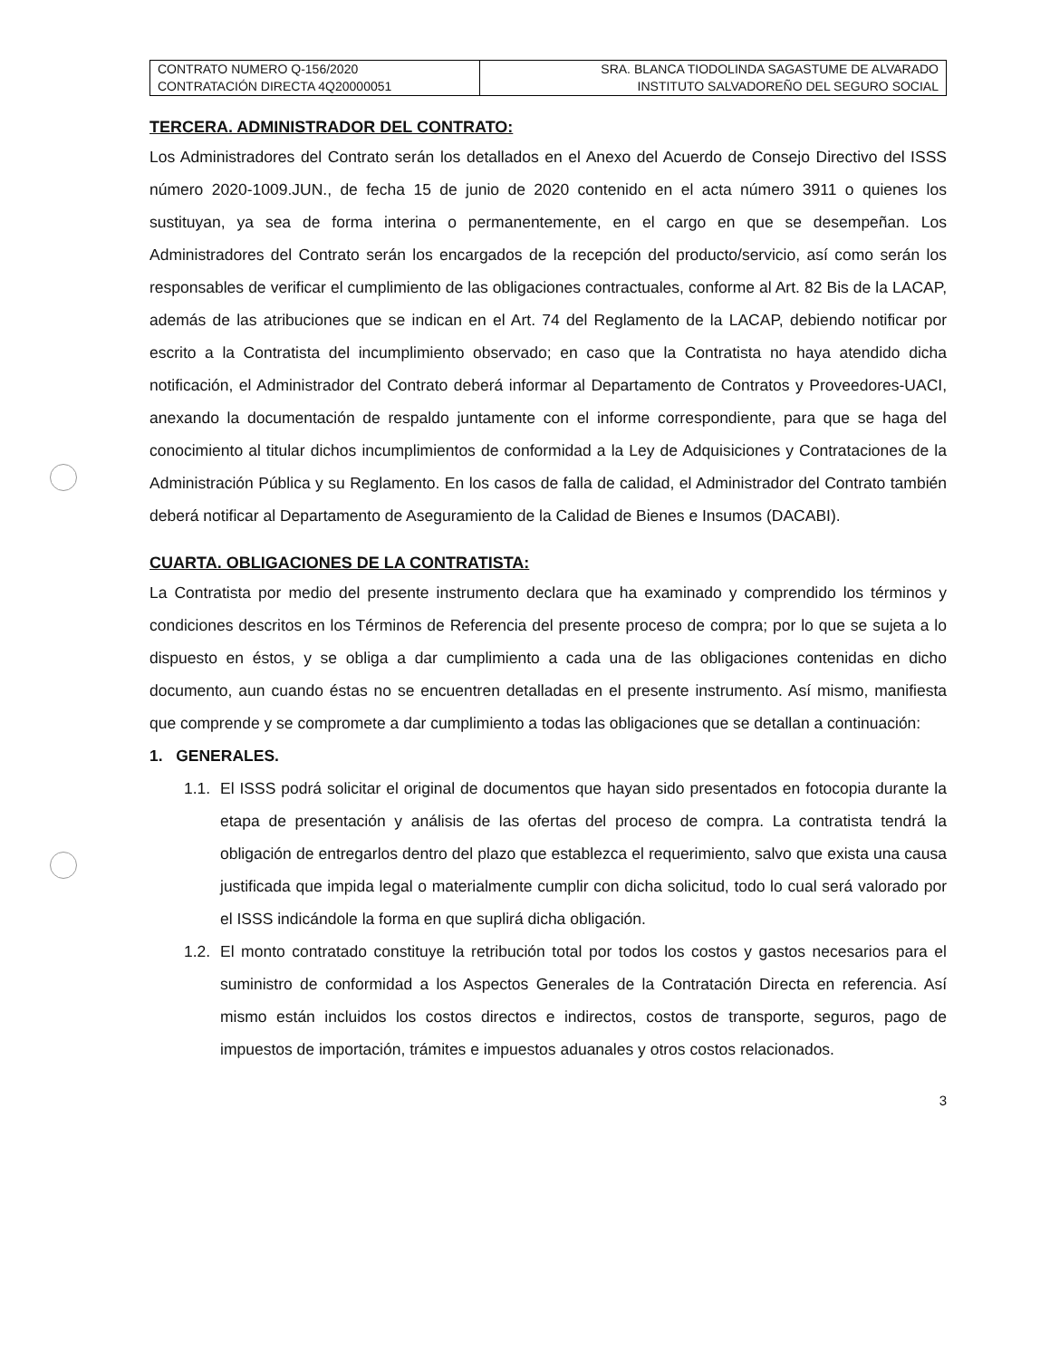| CONTRATO NUMERO Q-156/2020 CONTRATACIÓN DIRECTA 4Q20000051 | SRA. BLANCA TIODOLINDA SAGASTUME DE ALVARADO INSTITUTO SALVADOREÑO DEL SEGURO SOCIAL |
TERCERA. ADMINISTRADOR DEL CONTRATO:
Los Administradores del Contrato serán los detallados en el Anexo del Acuerdo de Consejo Directivo del ISSS número 2020-1009.JUN., de fecha 15 de junio de 2020 contenido en el acta número 3911 o quienes los sustituyan, ya sea de forma interina o permanentemente, en el cargo en que se desempeñan. Los Administradores del Contrato serán los encargados de la recepción del producto/servicio, así como serán los responsables de verificar el cumplimiento de las obligaciones contractuales, conforme al Art. 82 Bis de la LACAP, además de las atribuciones que se indican en el Art. 74 del Reglamento de la LACAP, debiendo notificar por escrito a la Contratista del incumplimiento observado; en caso que la Contratista no haya atendido dicha notificación, el Administrador del Contrato deberá informar al Departamento de Contratos y Proveedores-UACI, anexando la documentación de respaldo juntamente con el informe correspondiente, para que se haga del conocimiento al titular dichos incumplimientos de conformidad a la Ley de Adquisiciones y Contrataciones de la Administración Pública y su Reglamento. En los casos de falla de calidad, el Administrador del Contrato también deberá notificar al Departamento de Aseguramiento de la Calidad de Bienes e Insumos (DACABI).
CUARTA. OBLIGACIONES DE LA CONTRATISTA:
La Contratista por medio del presente instrumento declara que ha examinado y comprendido los términos y condiciones descritos en los Términos de Referencia del presente proceso de compra; por lo que se sujeta a lo dispuesto en éstos, y se obliga a dar cumplimiento a cada una de las obligaciones contenidas en dicho documento, aun cuando éstas no se encuentren detalladas en el presente instrumento. Así mismo, manifiesta que comprende y se compromete a dar cumplimiento a todas las obligaciones que se detallan a continuación:
1. GENERALES.
1.1.
El ISSS podrá solicitar el original de documentos que hayan sido presentados en fotocopia durante la etapa de presentación y análisis de las ofertas del proceso de compra. La contratista tendrá la obligación de entregarlos dentro del plazo que establezca el requerimiento, salvo que exista una causa justificada que impida legal o materialmente cumplir con dicha solicitud, todo lo cual será valorado por el ISSS indicándole la forma en que suplirá dicha obligación.
1.2.
El monto contratado constituye la retribución total por todos los costos y gastos necesarios para el suministro de conformidad a los Aspectos Generales de la Contratación Directa en referencia. Así mismo están incluidos los costos directos e indirectos, costos de transporte, seguros, pago de impuestos de importación, trámites e impuestos aduanales y otros costos relacionados.
3